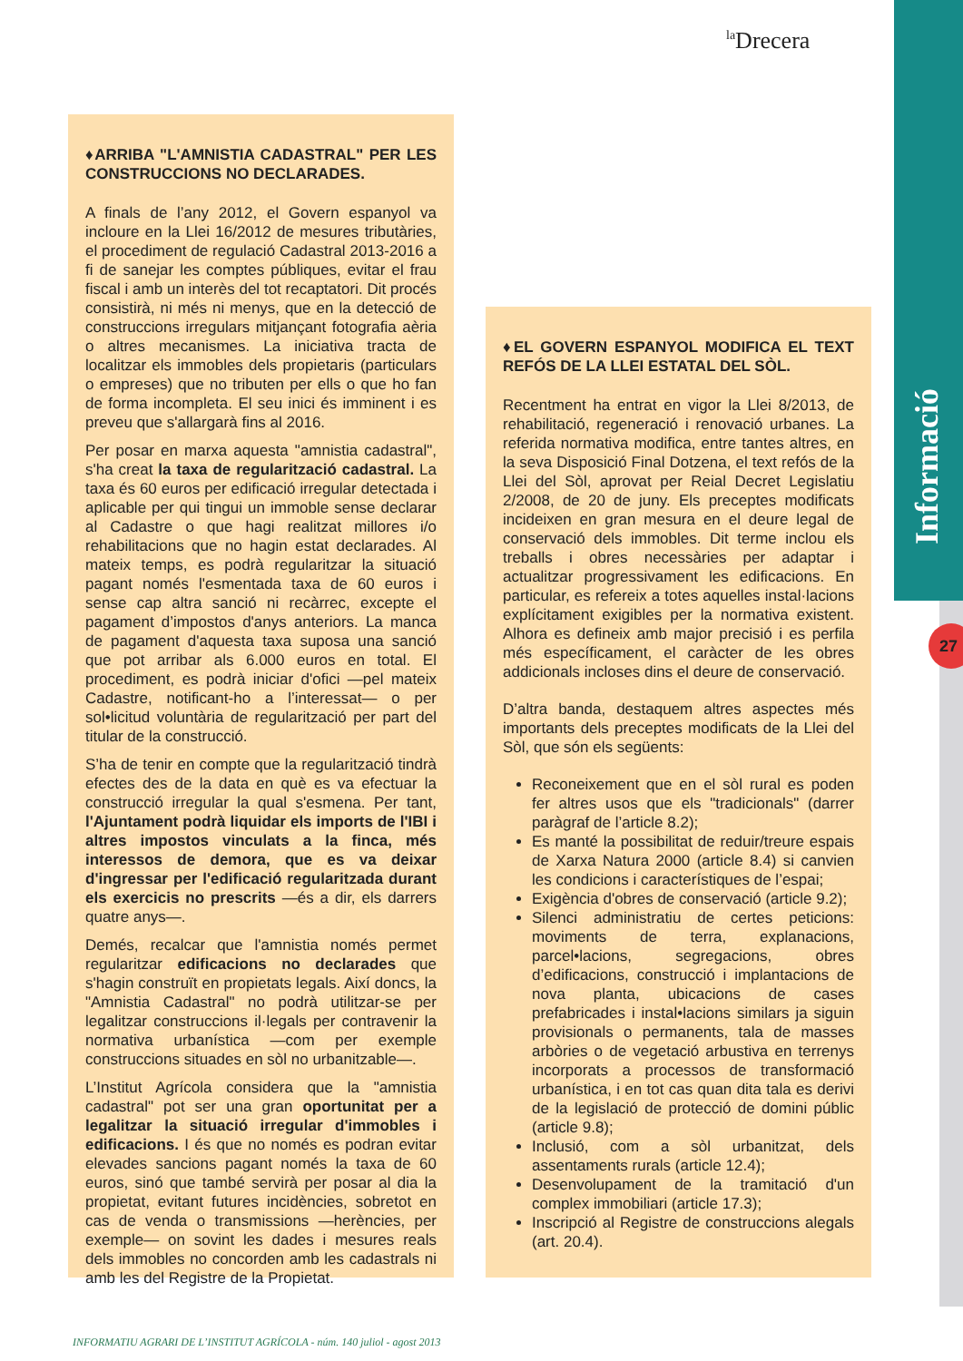<sup>la</sup>Drecera
Informació
27
♦ARRIBA "L'AMNISTIA CADASTRAL" PER LES CONSTRUCCIONS NO DECLARADES.
A finals de l’any 2012, el Govern espanyol va incloure en la Llei 16/2012 de mesures tributàries, el procediment de regulació Cadastral 2013-2016 a fi de sanejar les comptes públiques, evitar el frau fiscal i amb un interès del tot recaptatori. Dit procés consistirà, ni més ni menys, que en la detecció de construccions irregulars mitjançant fotografia aèria o altres mecanismes. La iniciativa tracta de localitzar els immobles dels propietaris (particulars o empreses) que no tributen per ells o que ho fan de forma incompleta. El seu inici és imminent i es preveu que s'allargarà fins al 2016.
Per posar en marxa aquesta "amnistia cadastral", s'ha creat la taxa de regularització cadastral. La taxa és 60 euros per edificació irregular detectada i aplicable per qui tingui un immoble sense declarar al Cadastre o que hagi realitzat millores i/o rehabilitacions que no hagin estat declarades. Al mateix temps, es podrà regularitzar la situació pagant només l'esmentada taxa de 60 euros i sense cap altra sanció ni recàrrec, excepte el pagament d’impostos d'anys anteriors. La manca de pagament d'aquesta taxa suposa una sanció que pot arribar als 6.000 euros en total. El procediment, es podrà iniciar d'ofici —pel mateix Cadastre, notificant-ho a l’interessat— o per sol•licitud voluntària de regularització per part del titular de la construcció.
S’ha de tenir en compte que la regularització tindrà efectes des de la data en què es va efectuar la construcció irregular la qual s'esmena. Per tant, l'Ajuntament podrà liquidar els imports de l'IBI i altres impostos vinculats a la finca, més interessos de demora, que es va deixar d'ingressar per l'edificació regularitzada durant els exercicis no prescrits —és a dir, els darrers quatre anys—.
Demés, recalcar que l'amnistia només permet regularitzar edificacions no declarades que s'hagin construït en propietats legals. Així doncs, la "Amnistia Cadastral" no podrà utilitzar-se per legalitzar construccions il·legals per contravenir la normativa urbanística —com per exemple construccions situades en sòl no urbanitzable—.
L’Institut Agrícola considera que la "amnistia cadastral" pot ser una gran oportunitat per a legalitzar la situació irregular d'immobles i edificacions. I és que no només es podran evitar elevades sancions pagant només la taxa de 60 euros, sinó que també servirà per posar al dia la propietat, evitant futures incidències, sobretot en cas de venda o transmissions —herències, per exemple— on sovint les dades i mesures reals dels immobles no concorden amb les cadastrals ni amb les del Registre de la Propietat.
♦EL GOVERN ESPANYOL MODIFICA EL TEXT REFÓS DE LA LLEI ESTATAL DEL SÒL.
Recentment ha entrat en vigor la Llei 8/2013, de rehabilitació, regeneració i renovació urbanes. La referida normativa modifica, entre tantes altres, en la seva Disposició Final Dotzena, el text refós de la Llei del Sòl, aprovat per Reial Decret Legislatiu 2/2008, de 20 de juny. Els preceptes modificats incideixen en gran mesura en el deure legal de conservació dels immobles. Dit terme inclou els treballs i obres necessàries per adaptar i actualitzar progressivament les edificacions. En particular, es refereix a totes aquelles instal·lacions explícitament exigibles per la normativa existent. Alhora es defineix amb major precisió i es perfila més específicament, el caràcter de les obres addicionals incloses dins el deure de conservació.
D’altra banda, destaquem altres aspectes més importants dels preceptes modificats de la Llei del Sòl, que són els següents:
Reconeixement que en el sòl rural es poden fer altres usos que els "tradicionals" (darrer paràgraf de l’article 8.2);
Es manté la possibilitat de reduir/treure espais de Xarxa Natura 2000 (article 8.4) si canvien les condicions i característiques de l’espai;
Exigència d'obres de conservació (article 9.2);
Silenci administratiu de certes peticions: moviments de terra, explanacions, parcel•lacions, segregacions, obres d’edificacions, construcció i implantacions de nova planta, ubicacions de cases prefabricades i instal•lacions similars ja siguin provisionals o permanents, tala de masses arbòries o de vegetació arbustiva en terrenys incorporats a processos de transformació urbanística, i en tot cas quan dita tala es derivi de la legislació de protecció de domini públic (article 9.8);
Inclusió, com a sòl urbanitzat, dels assentaments rurals (article 12.4);
Desenvolupament de la tramitació d'un complex immobiliari (article 17.3);
Inscripció al Registre de construccions alegals (art. 20.4).
INFORMATIU AGRARI DE L’INSTITUT AGRÍCOLA - núm. 140 juliol - agost 2013